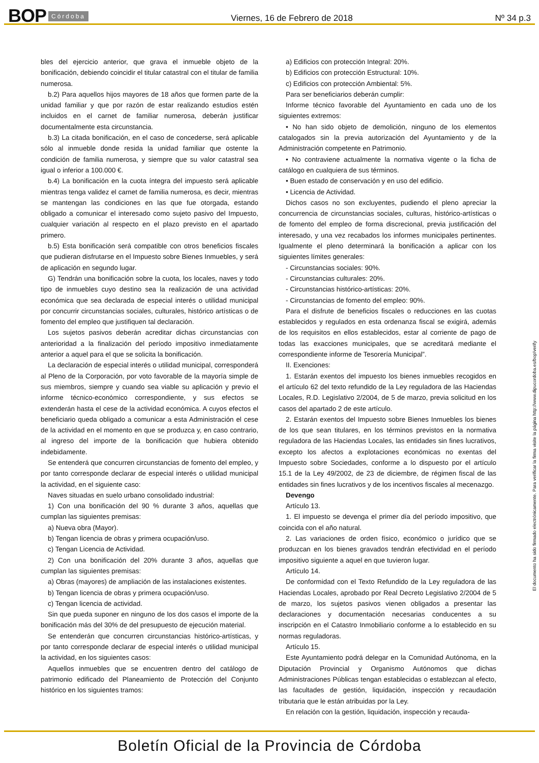BOP Córdoba Viernes, 16 de Febrero de 2018 Nº 34 p.3
bles del ejercicio anterior, que grava el inmueble objeto de la bonificación, debiendo coincidir el titular catastral con el titular de familia numerosa.
b.2) Para aquellos hijos mayores de 18 años que formen parte de la unidad familiar y que por razón de estar realizando estudios estén incluidos en el carnet de familiar numerosa, deberán justificar documentalmente esta circunstancia.
b.3) La citada bonificación, en el caso de concederse, será aplicable sólo al inmueble donde resida la unidad familiar que ostente la condición de familia numerosa, y siempre que su valor catastral sea igual o inferior a 100.000 €.
b.4) La bonificación en la cuota íntegra del impuesto será aplicable mientras tenga validez el carnet de familia numerosa, es decir, mientras se mantengan las condiciones en las que fue otorgada, estando obligado a comunicar el interesado como sujeto pasivo del Impuesto, cualquier variación al respecto en el plazo previsto en el apartado primero.
b.5) Esta bonificación será compatible con otros beneficios fiscales que pudieran disfrutarse en el Impuesto sobre Bienes Inmuebles, y será de aplicación en segundo lugar.
G) Tendrán una bonificación sobre la cuota, los locales, naves y todo tipo de inmuebles cuyo destino sea la realización de una actividad económica que sea declarada de especial interés o utilidad municipal por concurrir circunstancias sociales, culturales, histórico artísticas o de fomento del empleo que justifiquen tal declaración.
Los sujetos pasivos deberán acreditar dichas circunstancias con anterioridad a la finalización del período impositivo inmediatamente anterior a aquel para el que se solicita la bonificación.
La declaración de especial interés o utilidad municipal, corresponderá al Pleno de la Corporación, por voto favorable de la mayoría simple de sus miembros, siempre y cuando sea viable su aplicación y previo el informe técnico-económico correspondiente, y sus efectos se extenderán hasta el cese de la actividad económica. A cuyos efectos el beneficiario queda obligado a comunicar a esta Administración el cese de la actividad en el momento en que se produzca y, en caso contrario, al ingreso del importe de la bonificación que hubiera obtenido indebidamente.
Se entenderá que concurren circunstancias de fomento del empleo, y por tanto corresponde declarar de especial interés o utilidad municipal la actividad, en el siguiente caso:
Naves situadas en suelo urbano consolidado industrial:
1) Con una bonificación del 90 % durante 3 años, aquellas que cumplan las siguientes premisas:
a) Nueva obra (Mayor).
b) Tengan licencia de obras y primera ocupación/uso.
c) Tengan Licencia de Actividad.
2) Con una bonificación del 20% durante 3 años, aquellas que cumplan las siguientes premisas:
a) Obras (mayores) de ampliación de las instalaciones existentes.
b) Tengan licencia de obras y primera ocupación/uso.
c) Tengan licencia de actividad.
Sin que pueda suponer en ninguno de los dos casos el importe de la bonificación más del 30% de del presupuesto de ejecución material.
Se entenderán que concurren circunstancias histórico-artísticas, y por tanto corresponde declarar de especial interés o utilidad municipal la actividad, en los siguientes casos:
Aquellos inmuebles que se encuentren dentro del catálogo de patrimonio edificado del Planeamiento de Protección del Conjunto histórico en los siguientes tramos:
a) Edificios con protección Integral: 20%.
b) Edificios con protección Estructural: 10%.
c) Edificios con protección Ambiental: 5%.
Para ser beneficiarios deberán cumplir:
Informe técnico favorable del Ayuntamiento en cada uno de los siguientes extremos:
• No han sido objeto de demolición, ninguno de los elementos catalogados sin la previa autorización del Ayuntamiento y de la Administración competente en Patrimonio.
• No contraviene actualmente la normativa vigente o la ficha de catálogo en cualquiera de sus términos.
• Buen estado de conservación y en uso del edificio.
• Licencia de Actividad.
Dichos casos no son excluyentes, pudiendo el pleno apreciar la concurrencia de circunstancias sociales, culturas, histórico-artísticas o de fomento del empleo de forma discrecional, previa justificación del interesado, y una vez recabados los informes municipales pertinentes. Igualmente el pleno determinará la bonificación a aplicar con los siguientes límites generales:
- Circunstancias sociales: 90%.
- Circunstancias culturales: 20%.
- Circunstancias histórico-artísticas: 20%.
- Circunstancias de fomento del empleo: 90%.
Para el disfrute de beneficios fiscales o reducciones en las cuotas establecidos y regulados en esta ordenanza fiscal se exigirá, además de los requisitos en ellos establecidos, estar al corriente de pago de todas las exacciones municipales, que se acreditará mediante el correspondiente informe de Tesorería Municipal”.
II. Exenciones:
1. Estarán exentos del impuesto los bienes inmuebles recogidos en el artículo 62 del texto refundido de la Ley reguladora de las Haciendas Locales, R.D. Legislativo 2/2004, de 5 de marzo, previa solicitud en los casos del apartado 2 de este artículo.
2. Estarán exentos del Impuesto sobre Bienes Inmuebles los bienes de los que sean titulares, en los términos previstos en la normativa reguladora de las Haciendas Locales, las entidades sin fines lucrativos, excepto los afectos a explotaciones económicas no exentas del Impuesto sobre Sociedades, conforme a lo dispuesto por el artículo 15.1 de la Ley 49/2002, de 23 de diciembre, de régimen fiscal de las entidades sin fines lucrativos y de los incentivos fiscales al mecenazgo.
Devengo
Artículo 13.
1. El impuesto se devenga el primer día del período impositivo, que coincida con el año natural.
2. Las variaciones de orden físico, económico o jurídico que se produzcan en los bienes gravados tendrán efectividad en el período impositivo siguiente a aquel en que tuvieron lugar.
Artículo 14.
De conformidad con el Texto Refundido de la Ley reguladora de las Haciendas Locales, aprobado por Real Decreto Legislativo 2/2004 de 5 de marzo, los sujetos pasivos vienen obligados a presentar las declaraciones y documentación necesarias conducentes a su inscripción en el Catastro Inmobiliario conforme a lo establecido en su normas reguladoras.
Artículo 15.
Este Ayuntamiento podrá delegar en la Comunidad Autónoma, en la Diputación Provincial y Organismo Autónomos que dichas Administraciones Públicas tengan establecidas o establezcan al efecto, las facultades de gestión, liquidación, inspección y recaudación tributaria que le están atribuidas por la Ley.
En relación con la gestión, liquidación, inspección y recauda-
El documento ha sido firmado electrónicamente. Para verificar la firma visite la página http://www.dipucordoba.es/bop/verify
Boletín Oficial de la Provincia de Córdoba